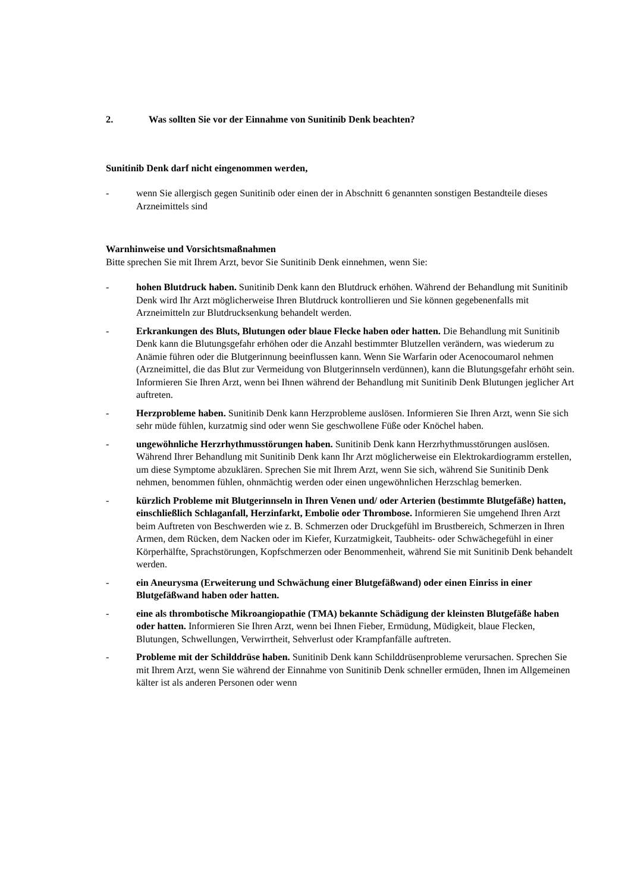2. Was sollten Sie vor der Einnahme von Sunitinib Denk beachten?
Sunitinib Denk darf nicht eingenommen werden,
- wenn Sie allergisch gegen Sunitinib oder einen der in Abschnitt 6 genannten sonstigen Bestandteile dieses Arzneimittels sind
Warnhinweise und Vorsichtsmaßnahmen
Bitte sprechen Sie mit Ihrem Arzt, bevor Sie Sunitinib Denk einnehmen, wenn Sie:
- hohen Blutdruck haben. Sunitinib Denk kann den Blutdruck erhöhen. Während der Behandlung mit Sunitinib Denk wird Ihr Arzt möglicherweise Ihren Blutdruck kontrollieren und Sie können gegebenenfalls mit Arzneimitteln zur Blutdrucksenkung behandelt werden.
- Erkrankungen des Bluts, Blutungen oder blaue Flecke haben oder hatten. Die Behandlung mit Sunitinib Denk kann die Blutungsgefahr erhöhen oder die Anzahl bestimmter Blutzellen verändern, was wiederum zu Anämie führen oder die Blutgerinnung beeinflussen kann. Wenn Sie Warfarin oder Acenocoumarol nehmen (Arzneimittel, die das Blut zur Vermeidung von Blutgerinnseln verdünnen), kann die Blutungsgefahr erhöht sein. Informieren Sie Ihren Arzt, wenn bei Ihnen während der Behandlung mit Sunitinib Denk Blutungen jeglicher Art auftreten.
- Herzprobleme haben. Sunitinib Denk kann Herzprobleme auslösen. Informieren Sie Ihren Arzt, wenn Sie sich sehr müde fühlen, kurzatmig sind oder wenn Sie geschwollene Füße oder Knöchel haben.
- ungewöhnliche Herzrhythmusstörungen haben. Sunitinib Denk kann Herzrhythmusstörungen auslösen. Während Ihrer Behandlung mit Sunitinib Denk kann Ihr Arzt möglicherweise ein Elektrokardiogramm erstellen, um diese Symptome abzuklären. Sprechen Sie mit Ihrem Arzt, wenn Sie sich, während Sie Sunitinib Denk nehmen, benommen fühlen, ohnmächtig werden oder einen ungewöhnlichen Herzschlag bemerken.
- kürzlich Probleme mit Blutgerinnseln in Ihren Venen und/ oder Arterien (bestimmte Blutgefäße) hatten, einschließlich Schlaganfall, Herzinfarkt, Embolie oder Thrombose. Informieren Sie umgehend Ihren Arzt beim Auftreten von Beschwerden wie z. B. Schmerzen oder Druckgefühl im Brustbereich, Schmerzen in Ihren Armen, dem Rücken, dem Nacken oder im Kiefer, Kurzatmigkeit, Taubheits- oder Schwächegefühl in einer Körperhälfte, Sprachstörungen, Kopfschmerzen oder Benommenheit, während Sie mit Sunitinib Denk behandelt werden.
- ein Aneurysma (Erweiterung und Schwächung einer Blutgefäßwand) oder einen Einriss in einer Blutgefäßwand haben oder hatten.
- eine als thrombotische Mikroangiopathie (TMA) bekannte Schädigung der kleinsten Blutgefäße haben oder hatten. Informieren Sie Ihren Arzt, wenn bei Ihnen Fieber, Ermüdung, Müdigkeit, blaue Flecken, Blutungen, Schwellungen, Verwirrtheit, Sehverlust oder Krampfanfälle auftreten.
- Probleme mit der Schilddrüse haben. Sunitinib Denk kann Schilddrüsenprobleme verursachen. Sprechen Sie mit Ihrem Arzt, wenn Sie während der Einnahme von Sunitinib Denk schneller ermüden, Ihnen im Allgemeinen kälter ist als anderen Personen oder wenn